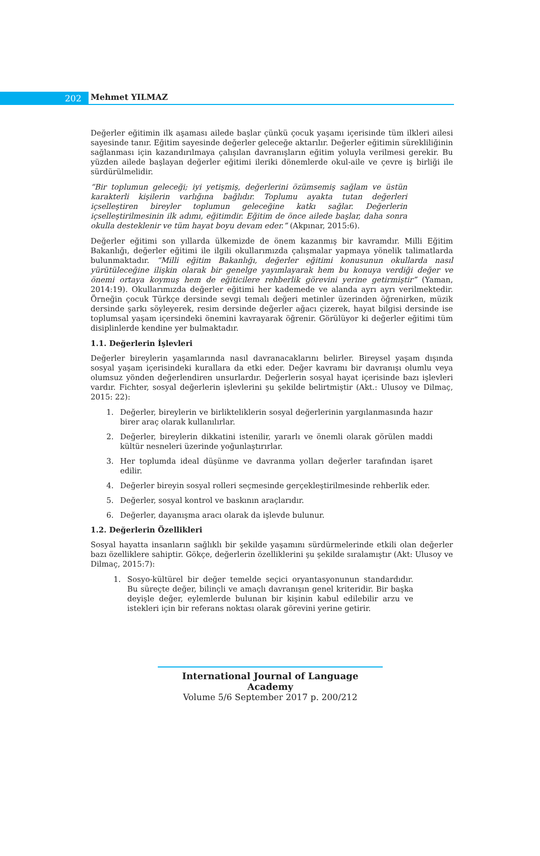202
Mehmet YILMAZ
Değerler eğitimin ilk aşaması ailede başlar çünkü çocuk yaşamı içerisinde tüm ilkleri ailesi sayesinde tanır. Eğitim sayesinde değerler geleceğe aktarılır. Değerler eğitimin sürekliliğinin sağlanması için kazandırılmaya çalışılan davranışların eğitim yoluyla verilmesi gerekir. Bu yüzden ailede başlayan değerler eğitimi ileriki dönemlerde okul-aile ve çevre iş birliği ile sürdürülmelidir.
“Bir toplumun geleceği; iyi yetişmiş, değerlerini özümsemiş sağlam ve üstün karakterli kişilerin varlığına bağlıdır. Toplumu ayakta tutan değerleri içselleştiren bireyler toplumun geleceğine katkı sağlar. Değerlerin içselleştirilmesinin ilk adımı, eğitimdir. Eğitim de önce ailede başlar, daha sonra okulla desteklenir ve tüm hayat boyu devam eder.” (Akpınar, 2015:6).
Değerler eğitimi son yıllarda ülkemizde de önem kazanmış bir kavramdır. Milli Eğitim Bakanlığı, değerler eğitimi ile ilgili okullarımızda çalışmalar yapmaya yönelik talimatlarda bulunmaktadır. “Milli eğitim Bakanlığı, değerler eğitimi konusunun okullarda nasıl yürütüleceğine ilişkin olarak bir genelge yayımlayarak hem bu konuya verdiği değer ve önemi ortaya koymuş hem de eğiticilere rehberlik görevini yerine getirmiştir” (Yaman, 2014:19). Okullarımızda değerler eğitimi her kademede ve alanda ayrı ayrı verilmektedir. Örneğin çocuk Türkçe dersinde sevgi temalı değeri metinler üzerinden öğrenirken, müzik dersinde şarkı söyleyerek, resim dersinde değerler ağacı çizerek, hayat bilgisi dersinde ise toplumsal yaşam içersindeki önemini kavrayarak öğrenir. Görülüyor ki değerler eğitimi tüm disiplinlerde kendine yer bulmaktadır.
1.1. Değerlerin İşlevleri
Değerler bireylerin yaşamlarında nasıl davranacaklarını belirler. Bireysel yaşam dışında sosyal yaşam içerisindeki kurallara da etki eder. Değer kavramı bir davranışı olumlu veya olumsuz yönden değerlendiren unsurlardır. Değerlerin sosyal hayat içerisinde bazı işlevleri vardır. Fichter, sosyal değerlerin işlevlerini şu şekilde belirtmiştir (Akt.: Ulusoy ve Dilmaç, 2015: 22):
1. Değerler, bireylerin ve birlikteliklerin sosyal değerlerinin yargılanmasında hazır birer araç olarak kullanılırlar.
2. Değerler, bireylerin dikkatini istenilir, yararlı ve önemli olarak görülen maddi kültür nesneleri üzerinde yoğunlaştırırlar.
3. Her toplumda ideal düşünme ve davranma yolları değerler tarafından işaret edilir.
4. Değerler bireyin sosyal rolleri seçmesinde gerçekleştirilmesinde rehberlik eder.
5. Değerler, sosyal kontrol ve baskının araçlarıdır.
6. Değerler, dayanışma aracı olarak da işlevde bulunur.
1.2. Değerlerin Özellikleri
Sosyal hayatta insanların sağlıklı bir şekilde yaşamını sürdürmelerinde etkili olan değerler bazı özelliklere sahiptir. Gökçe, değerlerin özelliklerini şu şekilde sıralamıştır (Akt: Ulusoy ve Dilmaç, 2015:7):
1. Sosyo-kültürel bir değer temelde seçici oryantasyonunun standardıdır. Bu süreçte değer, bilinçli ve amaçlı davranışın genel kriteridir. Bir başka deyişle değer, eylemlerde bulunan bir kişinin kabul edilebilir arzu ve istekleri için bir referans noktası olarak görevini yerine getirir.
International Journal of Language Academy
Volume 5/6 September 2017 p. 200/212